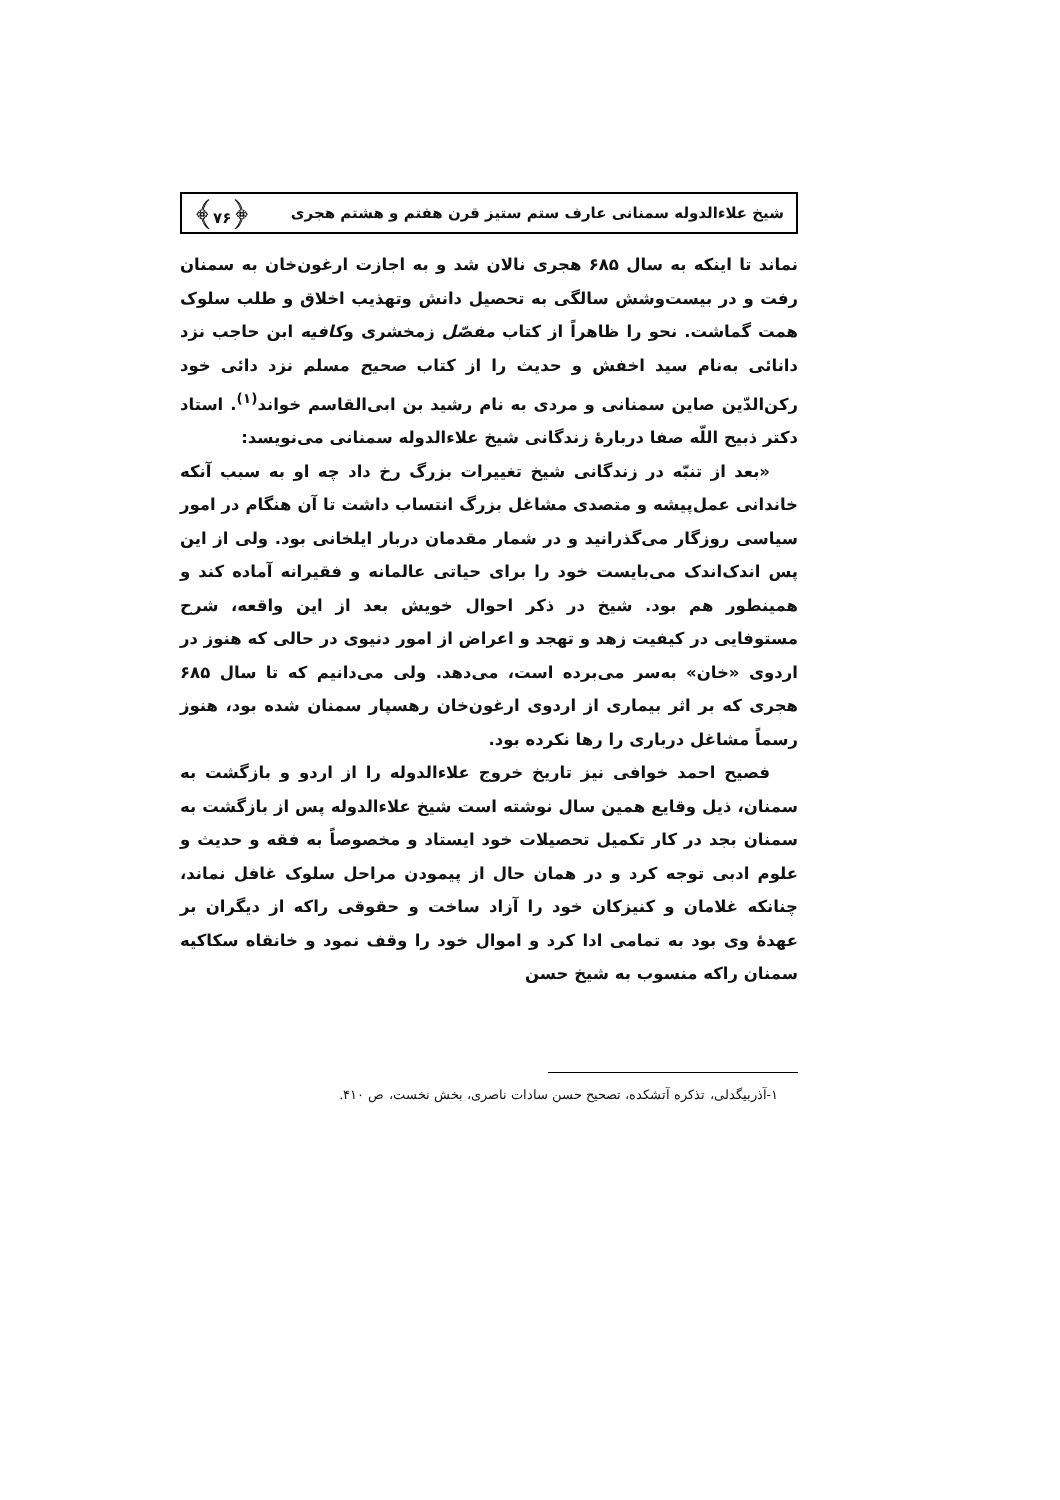شیخ علاءالدوله سمنانی عارف ستم ستیز قرن هفتم و هشتم هجری ﴿۷۶﴾
نماند تا اینکه به سال ۶۸۵ هجری نالان شد و به اجازت ارغون‌خان به سمنان رفت و در بیست‌وشش سالگی به تحصیل دانش وتهذیب اخلاق و طلب سلوک همت گماشت. نحو را ظاهراً از کتاب مفصّل زمخشری وکافیه ابن حاجب نزد دانائی به‌نام سید اخفش و حدیث را از کتاب صحیح مسلم نزد دائی خود رکن‌الدّین صاین سمنانی و مردی به نام رشید بن ابی‌القاسم خواند<sup>(۱)</sup>. استاد دکتر ذبیح اللّه صفا دربارۀ زندگانی شیخ علاءالدوله سمنانی می‌نویسد:
«بعد از تنبّه در زندگانی شیخ تغییرات بزرگ رخ داد چه او به سبب آنکه خاندانی عمل‌پیشه و متصدی مشاغل بزرگ انتساب داشت تا آن هنگام در امور سیاسی روزگار می‌گذرانید و در شمار مقدمان دربار ایلخانی بود. ولی از این پس اندک‌اندک می‌بایست خود را برای حیاتی عالمانه و فقیرانه آماده کند و همینطور هم بود. شیخ در ذکر احوال خویش بعد از این واقعه، شرح مستوفایی در کیفیت زهد و تهجد و اعراض از امور دنیوی در حالی که هنوز در اردوی «خان» به‌سر می‌برده است، می‌دهد. ولی می‌دانیم که تا سال ۶۸۵ هجری که بر اثر بیماری از اردوی ارغون‌خان رهسپار سمنان شده بود، هنوز رسماً مشاغل درباری را رها نکرده بود.
فصیح احمد خوافی نیز تاریخ خروج علاءالدوله را از اردو و بازگشت به سمنان، ذیل وقایع همین سال نوشته است شیخ علاءالدوله پس از بازگشت به سمنان بجد در کار تکمیل تحصیلات خود ایستاد و مخصوصاً به فقه و حدیث و علوم ادبی توجه کرد و در همان حال از پیمودن مراحل سلوک غافل نماند، چنانکه غلامان و کنیزکان خود را آزاد ساخت و حقوقی راکه از دیگران بر عهدۀ وی بود به تمامی ادا کرد و اموال خود را وقف نمود و خانقاه سکاکیه سمنان راکه منسوب به شیخ حسن
۱-آذربیگدلی، تذکره آتشکده، تصحیح حسن سادات ناصری، بخش نخست، ص ۴۱۰.